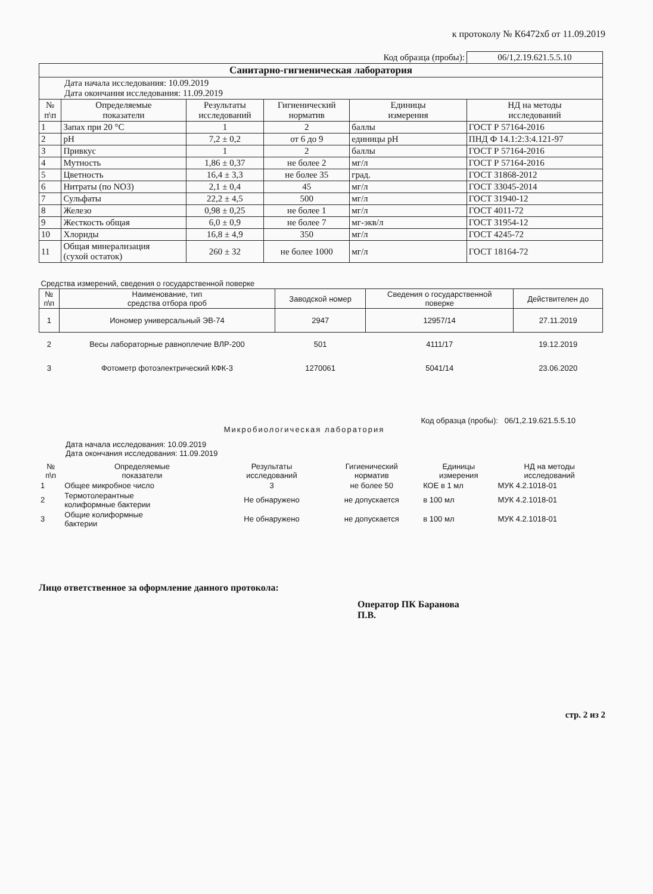к протоколу № К6472хб от 11.09.2019
| | | | | Код образца (пробы): | 06/1,2.19.621.5.5.10 |
| Санитарно-гигиеническая лаборатория | | | | | |
| Дата начала исследования: 10.09.2019 Дата окончания исследования: 11.09.2019 | | | | | |
| № п\п | Определяемые показатели | Результаты исследований | Гигиенический норматив | Единицы измерения | НД на методы исследований |
| 1 | Запах при 20 °С | 1 | 2 | баллы | ГОСТ Р 57164-2016 |
| 2 | pH | 7,2 ± 0,2 | от 6 до 9 | единицы pH | ПНД Ф 14.1:2:3:4.121-97 |
| 3 | Привкус | 1 | 2 | баллы | ГОСТ Р 57164-2016 |
| 4 | Мутность | 1,86 ± 0,37 | не более 2 | мг/л | ГОСТ Р 57164-2016 |
| 5 | Цветность | 16,4 ± 3,3 | не более 35 | град. | ГОСТ 31868-2012 |
| 6 | Нитраты (по NO3) | 2,1 ± 0,4 | 45 | мг/л | ГОСТ 33045-2014 |
| 7 | Сульфаты | 22,2 ± 4,5 | 500 | мг/л | ГОСТ 31940-12 |
| 8 | Железо | 0,98 ± 0,25 | не более 1 | мг/л | ГОСТ 4011-72 |
| 9 | Жесткость общая | 6,0 ± 0,9 | не более 7 | мг-экв/л | ГОСТ 31954-12 |
| 10 | Хлориды | 16,8 ± 4,9 | 350 | мг/л | ГОСТ 4245-72 |
| 11 | Общая минерализация (сухой остаток) | 260 ± 32 | не более 1000 | мг/л | ГОСТ 18164-72 |
| Средства измерений, сведения о государственной поверке | | | | |
| № п\п | Наименование, тип средства отбора проб | Заводской номер | Сведения о государственной поверке | Действителен до |
| 1 | Иономер универсальный ЭВ-74 | 2947 | 12957/14 | 27.11.2019 |
| 2 | Весы лабораторные равноплечие ВЛР-200 | 501 | 4111/17 | 19.12.2019 |
| 3 | Фотометр фотоэлектрический КФК-3 | 1270061 | 5041/14 | 23.06.2020 |
Код образца (пробы): 06/1,2.19.621.5.5.10
Микробиологическая лаборатория
Дата начала исследования: 10.09.2019
Дата окончания исследования: 11.09.2019
| № п\п | Определяемые показатели | Результаты исследований | Гигиенический норматив | Единицы измерения | НД на методы исследований |
| --- | --- | --- | --- | --- | --- |
| 1 | Общее микробное число | 3 | не более 50 | КОЕ в 1 мл | МУК 4.2.1018-01 |
| 2 | Термотолерантные колиформные бактерии | Не обнаружено | не допускается | в 100 мл | МУК 4.2.1018-01 |
| 3 | Общие колиформные бактерии | Не обнаружено | не допускается | в 100 мл | МУК 4.2.1018-01 |
Лицо ответственное за оформление данного протокола:
Оператор ПК Баранова
П.В.
стр. 2 из 2